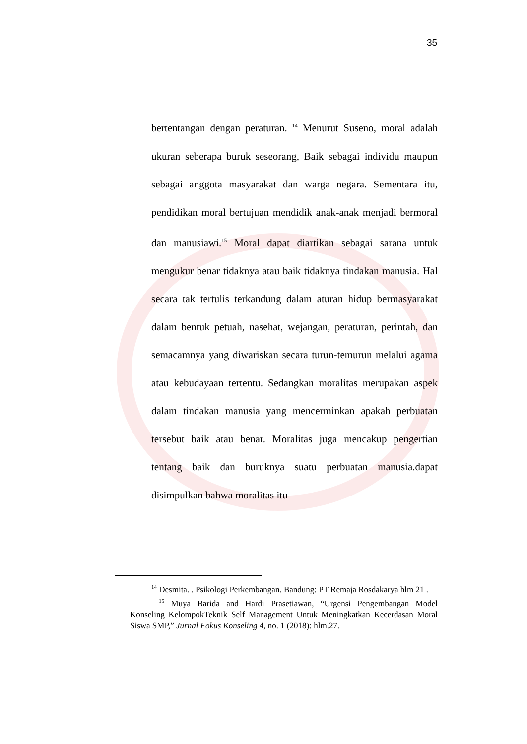35
bertentangan dengan peraturan. <sup>14</sup> Menurut Suseno, moral adalah ukuran seberapa buruk seseorang, Baik sebagai individu maupun sebagai anggota masyarakat dan warga negara. Sementara itu, pendidikan moral bertujuan mendidik anak-anak menjadi bermoral dan manusiawi.<sup>15</sup> Moral dapat diartikan sebagai sarana untuk mengukur benar tidaknya atau baik tidaknya tindakan manusia. Hal secara tak tertulis terkandung dalam aturan hidup bermasyarakat dalam bentuk petuah, nasehat, wejangan, peraturan, perintah, dan semacamnya yang diwariskan secara turun-temurun melalui agama atau kebudayaan tertentu. Sedangkan moralitas merupakan aspek dalam tindakan manusia yang mencerminkan apakah perbuatan tersebut baik atau benar. Moralitas juga mencakup pengertian tentang baik dan buruknya suatu perbuatan manusia.dapat disimpulkan bahwa moralitas itu
<sup>14</sup> Desmita. . Psikologi Perkembangan. Bandung: PT Remaja Rosdakarya hlm 21 .
<sup>15</sup> Muya Barida and Hardi Prasetiawan, “Urgensi Pengembangan Model Konseling KelompokTeknik Self Management Untuk Meningkatkan Kecerdasan Moral Siswa SMP,” Jurnal Fokus Konseling 4, no. 1 (2018): hlm.27.